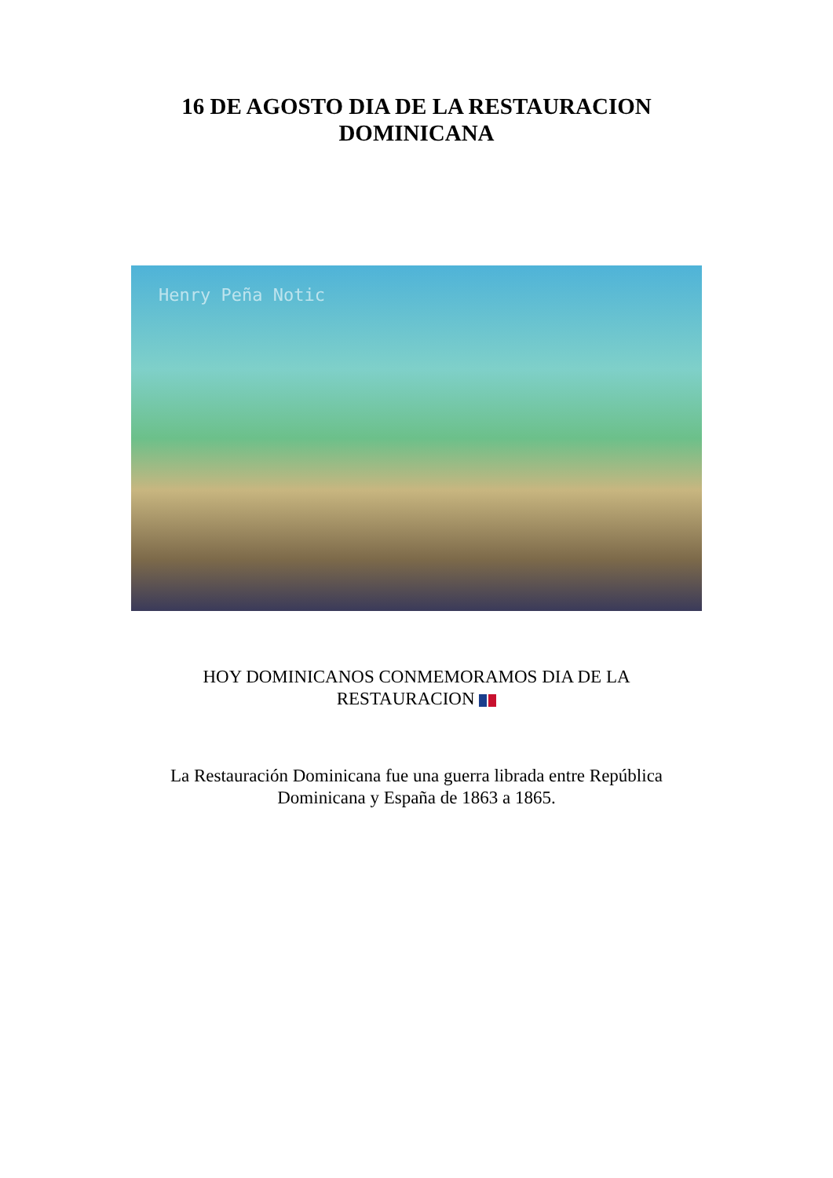16 DE AGOSTO DIA DE LA RESTAURACION
DOMINICANA
Henry Peña Notic
HOY DOMINICANOS CONMEMORAMOS DIA DE LA
RESTAURACION
La Restauración Dominicana fue una guerra librada entre República
Dominicana y España de 1863 a 1865.